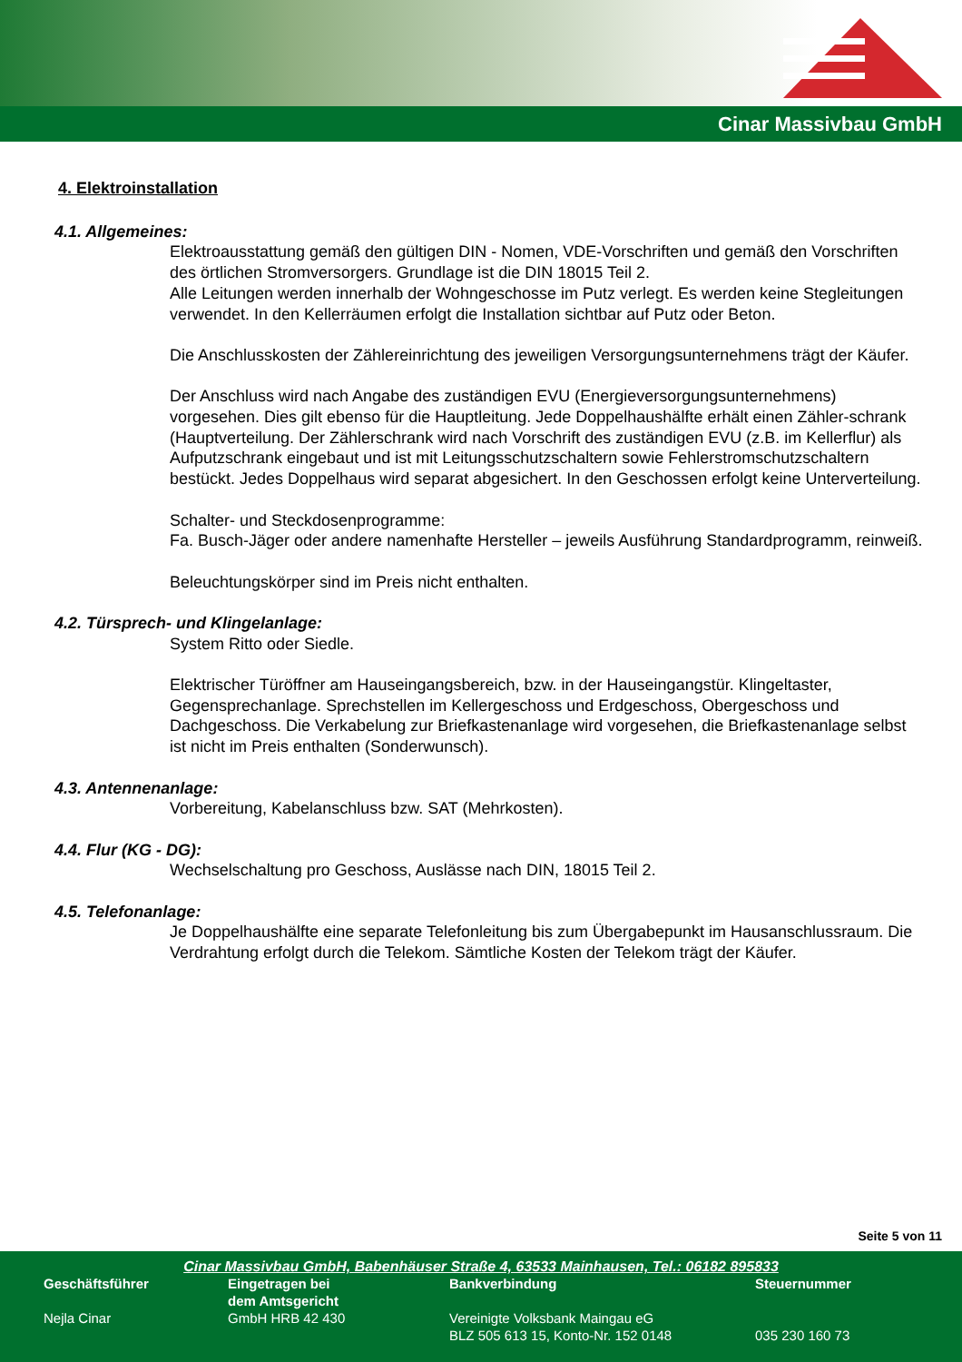Cinar Massivbau GmbH
4. Elektroinstallation
4.1. Allgemeines:
Elektroausstattung gemäß den gültigen DIN - Nomen, VDE-Vorschriften und gemäß den Vorschriften des örtlichen Stromversorgers. Grundlage ist die DIN 18015 Teil 2.
Alle Leitungen werden innerhalb der Wohngeschosse im Putz verlegt. Es werden keine Stegleitungen verwendet. In den Kellerräumen erfolgt die Installation sichtbar auf Putz oder Beton.
Die Anschlusskosten der Zählereinrichtung des jeweiligen Versorgungsunternehmens trägt der Käufer.
Der Anschluss wird nach Angabe des zuständigen EVU (Energieversorgungsunternehmens) vorgesehen. Dies gilt ebenso für die Hauptleitung. Jede Doppelhaushälfte erhält einen Zähler-schrank (Hauptverteilung. Der Zählerschrank wird nach Vorschrift des zuständigen EVU (z.B. im Kellerflur) als Aufputzschrank eingebaut und ist mit Leitungsschutzschaltern sowie Fehlerstromschutzschaltern bestückt. Jedes Doppelhaus wird separat abgesichert. In den Geschossen erfolgt keine Unterverteilung.
Schalter- und Steckdosenprogramme:
Fa. Busch-Jäger oder andere namenhafte Hersteller – jeweils Ausführung Standardprogramm, reinweiß.
Beleuchtungskörper sind im Preis nicht enthalten.
4.2. Türsprech- und Klingelanlage:
System Ritto oder Siedle.
Elektrischer Türöffner am Hauseingangsbereich, bzw. in der Hauseingangstür. Klingeltaster, Gegensprechanlage. Sprechstellen im Kellergeschoss und Erdgeschoss, Obergeschoss und Dachgeschoss. Die Verkabelung zur Briefkastenanlage wird vorgesehen, die Briefkastenanlage selbst ist nicht im Preis enthalten (Sonderwunsch).
4.3. Antennenanlage:
Vorbereitung, Kabelanschluss bzw. SAT (Mehrkosten).
4.4. Flur (KG - DG):
Wechselschaltung pro Geschoss, Auslässe nach DIN, 18015 Teil 2.
4.5. Telefonanlage:
Je Doppelhaushälfte eine separate Telefonleitung bis zum Übergabepunkt im Hausanschlussraum. Die Verdrahtung erfolgt durch die Telekom. Sämtliche Kosten der Telekom trägt der Käufer.
Seite 5 von 11
Cinar Massivbau GmbH, Babenhäuser Straße 4, 63533 Mainhausen, Tel.: 06182 895833
| Geschäftsführer | Eingetragen bei dem Amtsgericht | Bankverbindung | Steuernummer |
| --- | --- | --- | --- |
| Nejla Cinar | GmbH HRB 42 430 | Vereinigte Volksbank Maingau eG BLZ 505 613 15, Konto-Nr. 152 0148 | 035 230 160 73 |